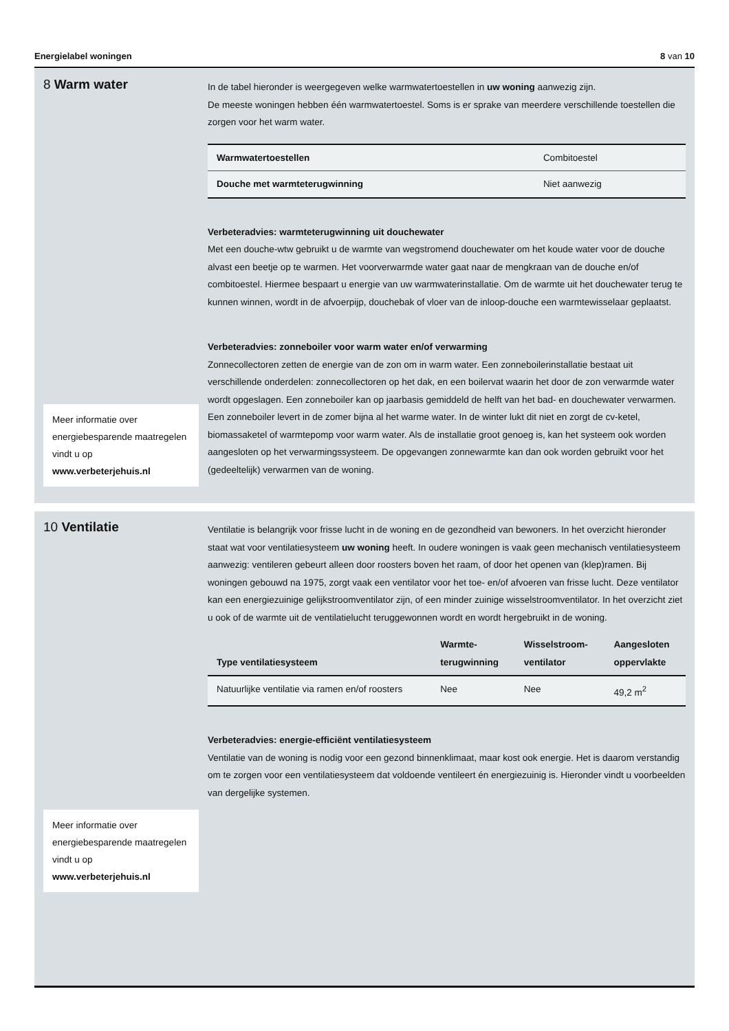Energielabel woningen 8 van 10
8 Warm water
Meer informatie over energiebesparende maatregelen vindt u op www.verbeterjehuis.nl
In de tabel hieronder is weergegeven welke warmwatertoestellen in uw woning aanwezig zijn.
De meeste woningen hebben één warmwatertoestel. Soms is er sprake van meerdere verschillende toestellen die zorgen voor het warm water.
| Warmwatertoestellen | Combitoestel |
| Douche met warmteterugwinning | Niet aanwezig |
Verbeteradvies: warmteterugwinning uit douchewater
Met een douche-wtw gebruikt u de warmte van wegstromend douchewater om het koude water voor de douche alvast een beetje op te warmen. Het voorverwarmde water gaat naar de mengkraan van de douche en/of combitoestel. Hiermee bespaart u energie van uw warmwaterinstallatie. Om de warmte uit het douchewater terug te kunnen winnen, wordt in de afvoerpijp, douchebak of vloer van de inloop-douche een warmtewisselaar geplaatst.
Verbeteradvies: zonneboiler voor warm water en/of verwarming
Zonnecollectoren zetten de energie van de zon om in warm water. Een zonneboilerinstallatie bestaat uit verschillende onderdelen: zonnecollectoren op het dak, en een boilervat waarin het door de zon verwarmde water wordt opgeslagen. Een zonneboiler kan op jaarbasis gemiddeld de helft van het bad- en douchewater verwarmen. Een zonneboiler levert in de zomer bijna al het warme water. In de winter lukt dit niet en zorgt de cv-ketel, biomassaketel of warmtepomp voor warm water. Als de installatie groot genoeg is, kan het systeem ook worden aangesloten op het verwarmingssysteem. De opgevangen zonnewarmte kan dan ook worden gebruikt voor het (gedeeltelijk) verwarmen van de woning.
10 Ventilatie
Meer informatie over energiebesparende maatregelen vindt u op www.verbeterjehuis.nl
Ventilatie is belangrijk voor frisse lucht in de woning en de gezondheid van bewoners. In het overzicht hieronder staat wat voor ventilatiesysteem uw woning heeft. In oudere woningen is vaak geen mechanisch ventilatiesysteem aanwezig: ventileren gebeurt alleen door roosters boven het raam, of door het openen van (klep)ramen. Bij woningen gebouwd na 1975, zorgt vaak een ventilator voor het toe- en/of afvoeren van frisse lucht. Deze ventilator kan een energiezuinige gelijkstroomventilator zijn, of een minder zuinige wisselstroomventilator. In het overzicht ziet u ook of de warmte uit de ventilatielucht teruggewonnen wordt en wordt hergebruikt in de woning.
| Type ventilatiesysteem | Warmte- terugwinning | Wisselstroom- ventilator | Aangesloten oppervlakte |
| --- | --- | --- | --- |
| Natuurlijke ventilatie via ramen en/of roosters | Nee | Nee | 49,2 m<sup>2</sup> |
Verbeteradvies: energie-efficiënt ventilatiesysteem
Ventilatie van de woning is nodig voor een gezond binnenklimaat, maar kost ook energie. Het is daarom verstandig om te zorgen voor een ventilatiesysteem dat voldoende ventileert én energiezuinig is. Hieronder vindt u voorbeelden van dergelijke systemen.